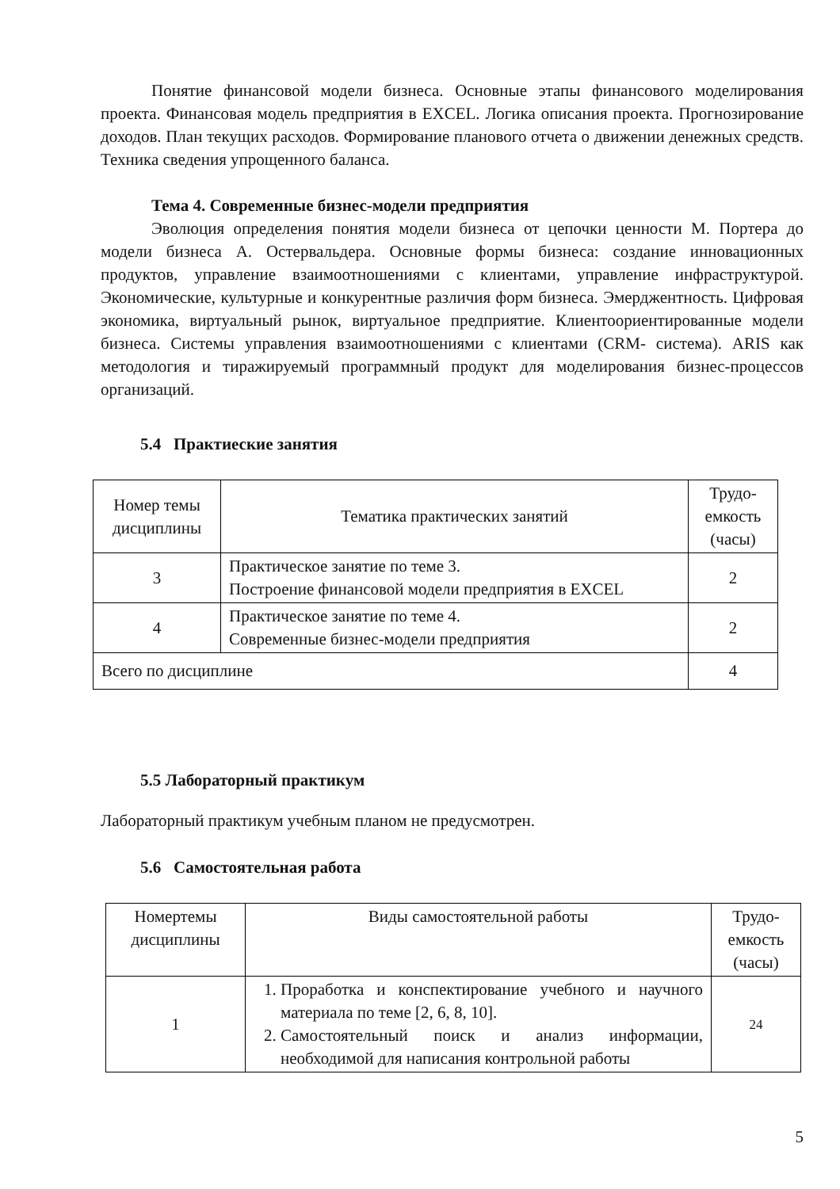Понятие финансовой модели бизнеса. Основные этапы финансового моделирования проекта. Финансовая модель предприятия в EXCEL. Логика описания проекта. Прогнозирование доходов. План текущих расходов. Формирование планового отчета о движении денежных средств. Техника сведения упрощенного баланса.
Тема 4. Современные бизнес-модели предприятия
Эволюция определения понятия модели бизнеса от цепочки ценности М. Портера до модели бизнеса А. Остервальдера. Основные формы бизнеса: создание инновационных продуктов, управление взаимоотношениями с клиентами, управление инфраструктурой. Экономические, культурные и конкурентные различия форм бизнеса. Эмерджентность. Цифровая экономика, виртуальный рынок, виртуальное предприятие. Клиентоориентированные модели бизнеса. Системы управления взаимоотношениями с клиентами (CRM- система). ARIS как методология и тиражируемый программный продукт для моделирования бизнес-процессов организаций.
5.4 Практиеские занятия
| Номер темы дисциплины | Тематика практических занятий | Трудо-емкость (часы) |
| 3 | Практическое занятие по теме 3. Построение финансовой модели предприятия в EXCEL | 2 |
| 4 | Практическое занятие по теме 4. Современные бизнес-модели предприятия | 2 |
| Всего по дисциплине | | 4 |
5.5 Лабораторный практикум
Лабораторный практикум учебным планом не предусмотрен.
5.6 Самостоятельная работа
| Номертемы дисциплины | Виды самостоятельной работы | Трудо-емкость (часы) |
| 1 | 1. Проработка и конспектирование учебного и научного материала по теме [2, 6, 8, 10]. 2. Самостоятельный поиск и анализ информации, необходимой для написания контрольной работы | 24 |
5